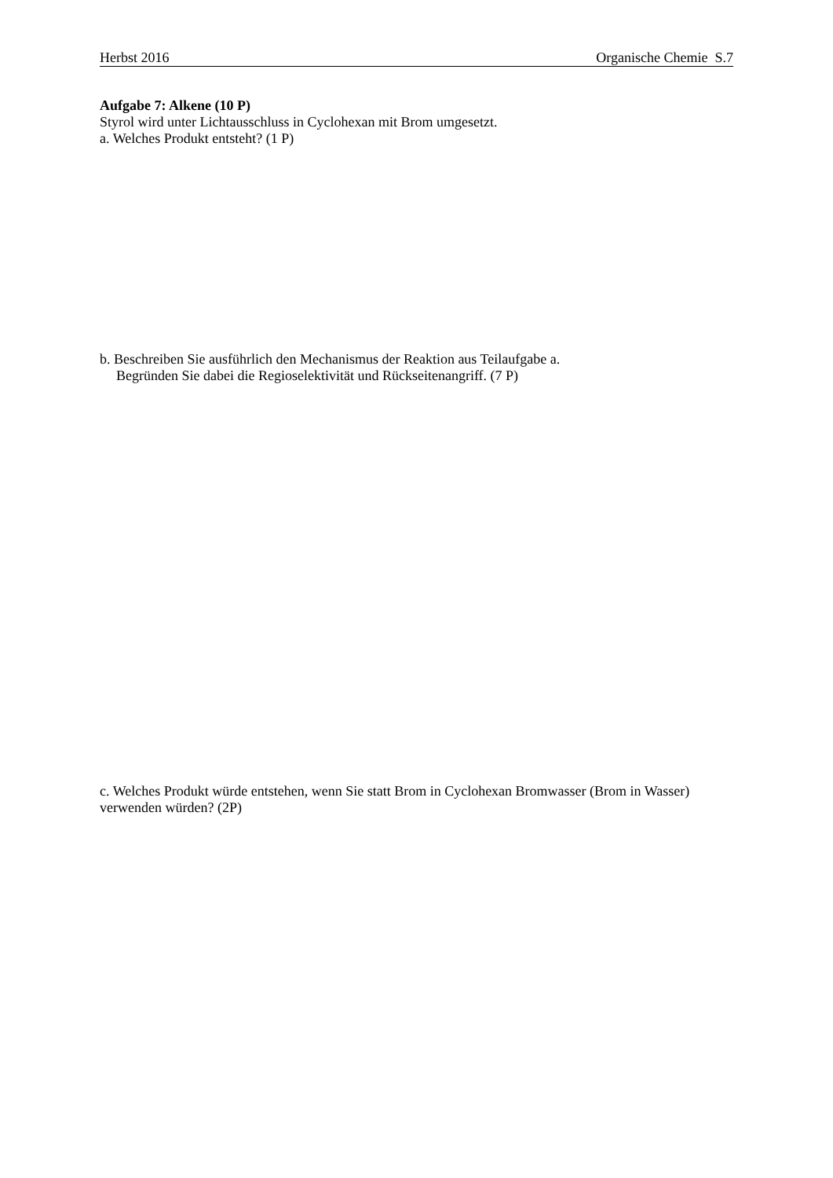Herbst 2016 Organische Chemie S.7
Aufgabe 7: Alkene (10 P)
Styrol wird unter Lichtausschluss in Cyclohexan mit Brom umgesetzt.
a. Welches Produkt entsteht? (1 P)
b. Beschreiben Sie ausführlich den Mechanismus der Reaktion aus Teilaufgabe a.
Begründen Sie dabei die Regioselektivität und Rückseitenangriff. (7 P)
c. Welches Produkt würde entstehen, wenn Sie statt Brom in Cyclohexan Bromwasser (Brom in Wasser) verwenden würden? (2P)